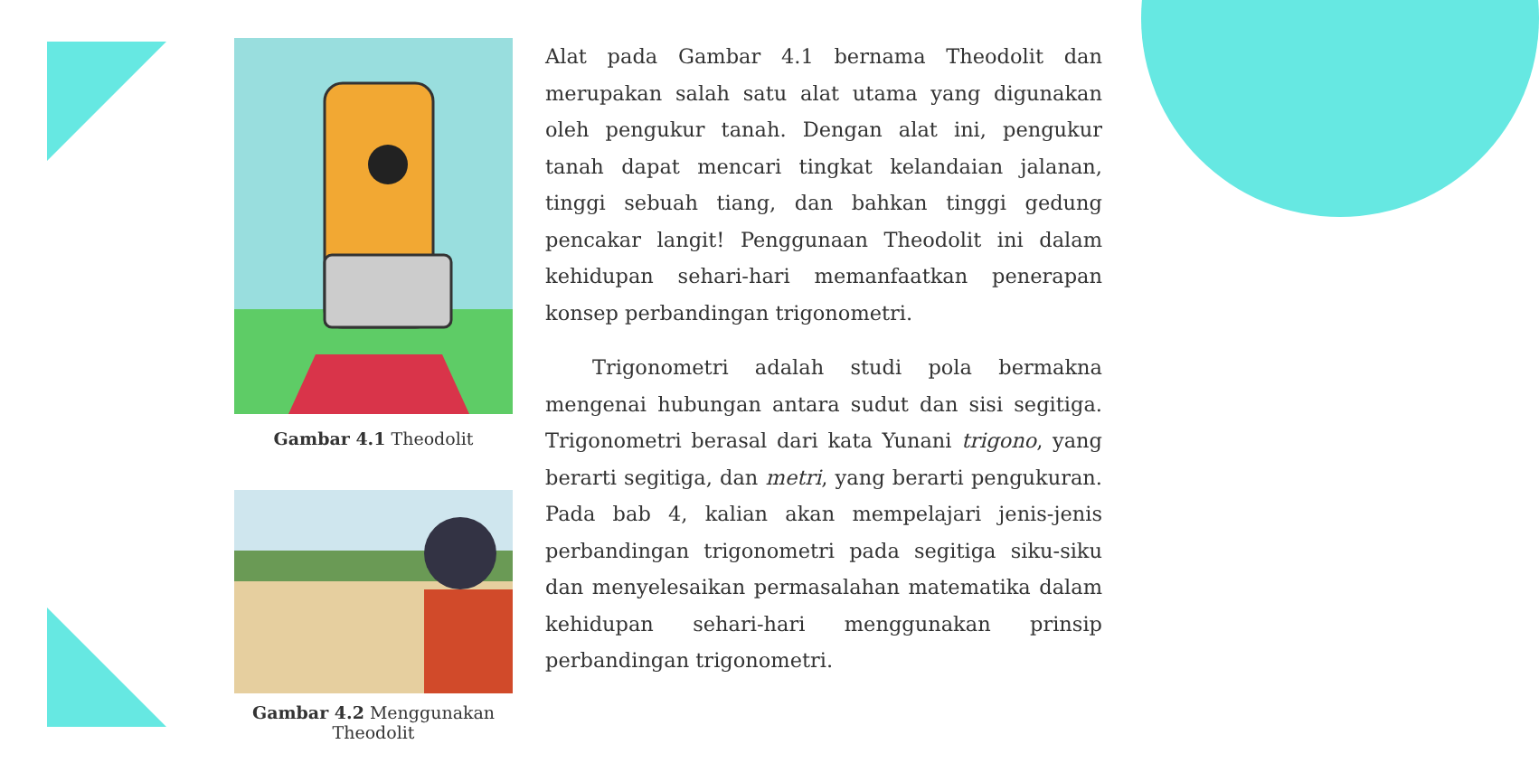Gambar 4.1 Theodolit
Gambar 4.2 Menggunakan Theodolit
Alat pada Gambar 4.1 bernama Theodolit dan merupakan salah satu alat utama yang digunakan oleh pengukur tanah. Dengan alat ini, pengukur tanah dapat mencari tingkat kelandaian jalanan, tinggi sebuah tiang, dan bahkan tinggi gedung pencakar langit! Penggunaan Theodolit ini dalam kehidupan sehari-hari memanfaatkan penerapan konsep perbandingan trigonometri.
Trigonometri adalah studi pola bermakna mengenai hubungan antara sudut dan sisi segitiga. Trigonometri berasal dari kata Yunani trigono, yang berarti segitiga, dan metri, yang berarti pengukuran. Pada bab 4, kalian akan mempelajari jenis-jenis perbandingan trigonometri pada segitiga siku-siku dan menyelesaikan permasalahan matematika dalam kehidupan sehari-hari menggunakan prinsip perbandingan trigonometri.